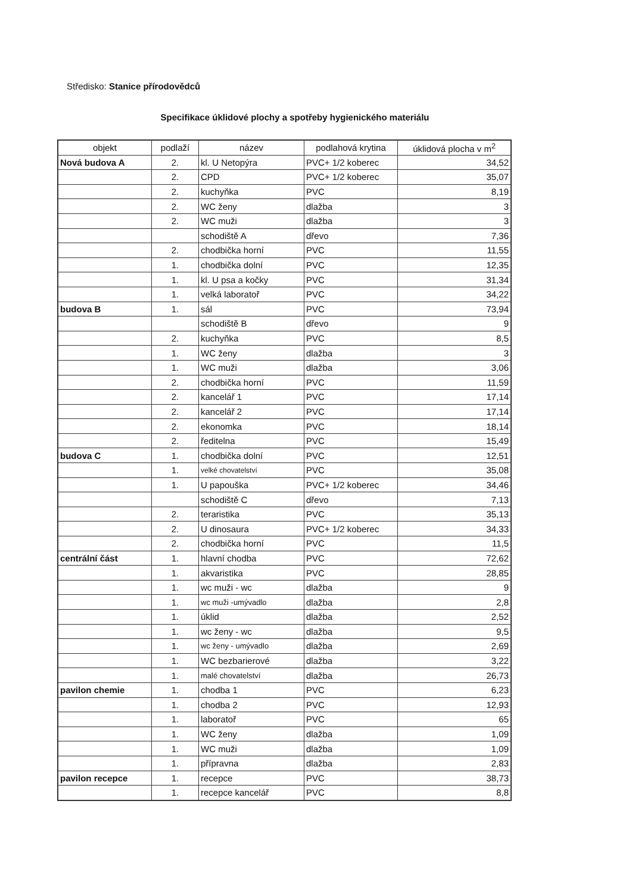Středisko: Stanice přírodovědců
Specifikace úklidové plochy a spotřeby hygienického materiálu
| objekt | podlaží | název | podlahová krytina | úklidová plocha v m<sup>2</sup> |
| --- | --- | --- | --- | --- |
| Nová budova A | 2. | kl. U Netopýra | PVC+ 1/2 koberec | 34,52 |
| | 2. | CPD | PVC+ 1/2 koberec | 35,07 |
| | 2. | kuchyňka | PVC | 8,19 |
| | 2. | WC ženy | dlažba | 3 |
| | 2. | WC muži | dlažba | 3 |
| | | schodiště A | dřevo | 7,36 |
| | 2. | chodbička horní | PVC | 11,55 |
| | 1. | chodbička dolní | PVC | 12,35 |
| | 1. | kl. U psa a kočky | PVC | 31,34 |
| | 1. | velká laboratoř | PVC | 34,22 |
| budova B | 1. | sál | PVC | 73,94 |
| | | schodiště B | dřevo | 9 |
| | 2. | kuchyňka | PVC | 8,5 |
| | 1. | WC ženy | dlažba | 3 |
| | 1. | WC muži | dlažba | 3,06 |
| | 2. | chodbička horní | PVC | 11,59 |
| | 2. | kancelář 1 | PVC | 17,14 |
| | 2. | kancelář 2 | PVC | 17,14 |
| | 2. | ekonomka | PVC | 18,14 |
| | 2. | ředitelna | PVC | 15,49 |
| budova C | 1. | chodbička dolní | PVC | 12,51 |
| | 1. | velké chovatelství | PVC | 35,08 |
| | 1. | U papouška | PVC+ 1/2 koberec | 34,46 |
| | | schodiště C | dřevo | 7,13 |
| | 2. | teraristika | PVC | 35,13 |
| | 2. | U dinosaura | PVC+ 1/2 koberec | 34,33 |
| | 2. | chodbička horní | PVC | 11,5 |
| centrální část | 1. | hlavní chodba | PVC | 72,62 |
| | 1. | akvaristika | PVC | 28,85 |
| | 1. | wc muži - wc | dlažba | 9 |
| | 1. | wc muži -umývadlo | dlažba | 2,8 |
| | 1. | úklid | dlažba | 2,52 |
| | 1. | wc ženy - wc | dlažba | 9,5 |
| | 1. | wc ženy - umývadlo | dlažba | 2,69 |
| | 1. | WC bezbarierové | dlažba | 3,22 |
| | 1. | malé chovatelství | dlažba | 26,73 |
| pavilon chemie | 1. | chodba 1 | PVC | 6,23 |
| | 1. | chodba 2 | PVC | 12,93 |
| | 1. | laboratoř | PVC | 65 |
| | 1. | WC ženy | dlažba | 1,09 |
| | 1. | WC muži | dlažba | 1,09 |
| | 1. | přípravna | dlažba | 2,83 |
| pavilon recepce | 1. | recepce | PVC | 38,73 |
| | 1. | recepce kancelář | PVC | 8,8 |